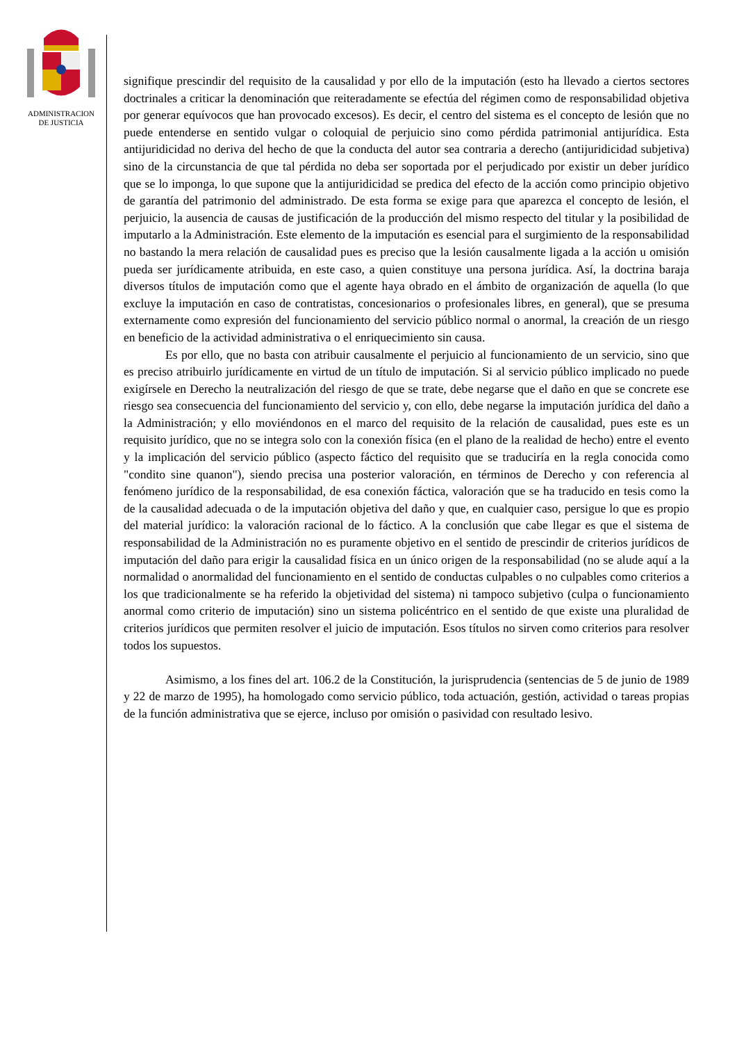ADMINISTRACION
DE JUSTICIA
signifique prescindir del requisito de la causalidad y por ello de la imputación (esto ha llevado a ciertos sectores doctrinales a criticar la denominación que reiteradamente se efectúa del régimen como de responsabilidad objetiva por generar equívocos que han provocado excesos). Es decir, el centro del sistema es el concepto de lesión que no puede entenderse en sentido vulgar o coloquial de perjuicio sino como pérdida patrimonial antijurídica. Esta antijuridicidad no deriva del hecho de que la conducta del autor sea contraria a derecho (antijuridicidad subjetiva) sino de la circunstancia de que tal pérdida no deba ser soportada por el perjudicado por existir un deber jurídico que se lo imponga, lo que supone que la antijuridicidad se predica del efecto de la acción como principio objetivo de garantía del patrimonio del administrado. De esta forma se exige para que aparezca el concepto de lesión, el perjuicio, la ausencia de causas de justificación de la producción del mismo respecto del titular y la posibilidad de imputarlo a la Administración. Este elemento de la imputación es esencial para el surgimiento de la responsabilidad no bastando la mera relación de causalidad pues es preciso que la lesión causalmente ligada a la acción u omisión pueda ser jurídicamente atribuida, en este caso, a quien constituye una persona jurídica. Así, la doctrina baraja diversos títulos de imputación como que el agente haya obrado en el ámbito de organización de aquella (lo que excluye la imputación en caso de contratistas, concesionarios o profesionales libres, en general), que se presuma externamente como expresión del funcionamiento del servicio público normal o anormal, la creación de un riesgo en beneficio de la actividad administrativa o el enriquecimiento sin causa.
Es por ello, que no basta con atribuir causalmente el perjuicio al funcionamiento de un servicio, sino que es preciso atribuirlo jurídicamente en virtud de un título de imputación. Si al servicio público implicado no puede exigírsele en Derecho la neutralización del riesgo de que se trate, debe negarse que el daño en que se concrete ese riesgo sea consecuencia del funcionamiento del servicio y, con ello, debe negarse la imputación jurídica del daño a la Administración; y ello moviéndonos en el marco del requisito de la relación de causalidad, pues este es un requisito jurídico, que no se integra solo con la conexión física (en el plano de la realidad de hecho) entre el evento y la implicación del servicio público (aspecto fáctico del requisito que se traduciría en la regla conocida como "condito sine quanon"), siendo precisa una posterior valoración, en términos de Derecho y con referencia al fenómeno jurídico de la responsabilidad, de esa conexión fáctica, valoración que se ha traducido en tesis como la de la causalidad adecuada o de la imputación objetiva del daño y que, en cualquier caso, persigue lo que es propio del material jurídico: la valoración racional de lo fáctico. A la conclusión que cabe llegar es que el sistema de responsabilidad de la Administración no es puramente objetivo en el sentido de prescindir de criterios jurídicos de imputación del daño para erigir la causalidad física en un único origen de la responsabilidad (no se alude aquí a la normalidad o anormalidad del funcionamiento en el sentido de conductas culpables o no culpables como criterios a los que tradicionalmente se ha referido la objetividad del sistema) ni tampoco subjetivo (culpa o funcionamiento anormal como criterio de imputación) sino un sistema policéntrico en el sentido de que existe una pluralidad de criterios jurídicos que permiten resolver el juicio de imputación. Esos títulos no sirven como criterios para resolver todos los supuestos.
Asimismo, a los fines del art. 106.2 de la Constitución, la jurisprudencia (sentencias de 5 de junio de 1989 y 22 de marzo de 1995), ha homologado como servicio público, toda actuación, gestión, actividad o tareas propias de la función administrativa que se ejerce, incluso por omisión o pasividad con resultado lesivo.